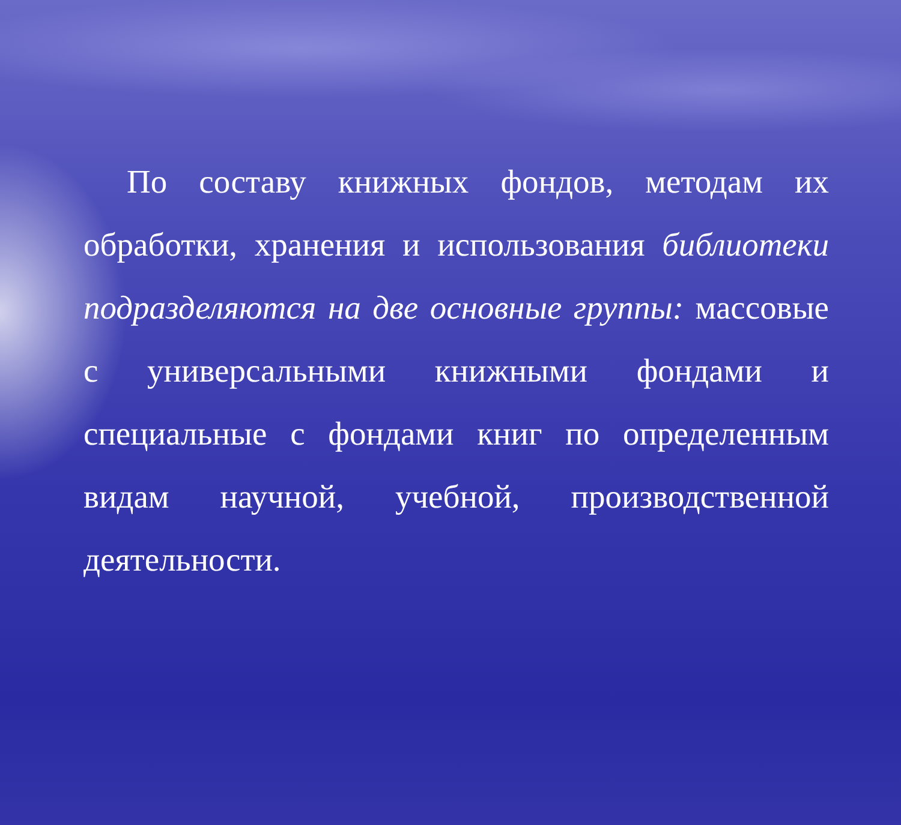По составу книжных фондов, методам их обработки, хранения и использования библиотеки подразделяются на две основные группы: массовые с универсальными книжными фондами и специальные с фондами книг по определенным видам научной, учебной, производственной деятельности.